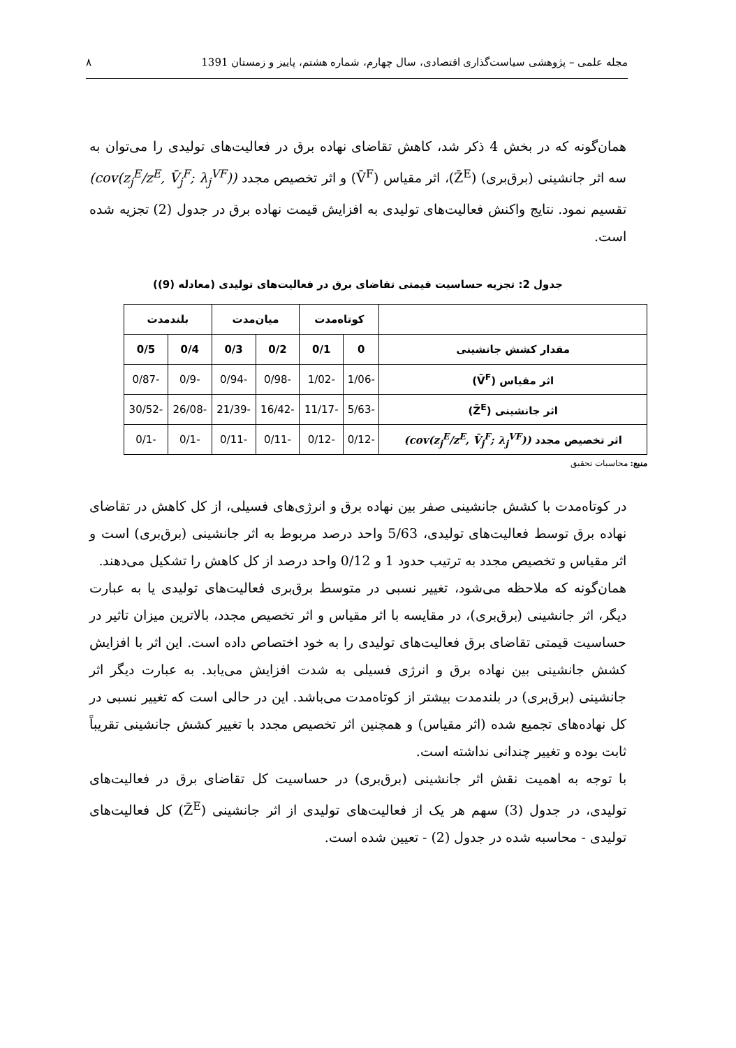مجله علمی – پژوهشی سیاست‌گذاری اقتصادی، سال چهارم، شماره هشتم، پاییز و زمستان 1391 ۸
همان‌گونه که در بخش 4 ذکر شد، کاهش تقاضای نهاده برق در فعالیت‌های تولیدی را می‌توان به سه اثر جانشینی (برق‌بری) (Z̄<sup>E</sup>)، اثر مقیاس (V̄<sup>F</sup>) و اثر تخصیص مجدد (cov(z<sub>j</sub><sup>E</sup>/z<sup>E</sup>, V̄<sub>j</sub><sup>F</sup>; λ<sub>j</sub><sup>VF</sup>)) تقسیم نمود. نتایج واکنش فعالیت‌های تولیدی به افزایش قیمت نهاده برق در جدول (2) تجزیه شده است.
جدول 2: تجزیه حساسیت قیمتی تقاضای برق در فعالیت‌های تولیدی (معادله (9))
| | کوتاه‌مدت | | میان‌مدت | | بلندمدت | |
| --- | --- | --- | --- | --- | --- | --- |
| مقدار کشش جانشینی | 0 | 0/1 | 0/2 | 0/3 | 0/4 | 0/5 |
| اثر مقیاس (V̄<sup>F</sup>) | -1/06 | -1/02 | -0/98 | -0/94 | -0/9 | -0/87 |
| اثر جانشینی (Z̄<sup>E</sup>) | -5/63 | -11/17 | -16/42 | -21/39 | -26/08 | -30/52 |
| اثر تخصیص مجدد (cov(z<sub>j</sub><sup>E</sup>/z<sup>E</sup>, V̄<sub>j</sub><sup>F</sup>; λ<sub>j</sub><sup>VF</sup>)) | -0/12 | -0/12 | -0/11 | -0/11 | -0/1 | -0/1 |
منبع: محاسبات تحقیق
در کوتاه‌مدت با کشش جانشینی صفر بین نهاده برق و انرژی‌های فسیلی، از کل کاهش در تقاضای نهاده برق توسط فعالیت‌های تولیدی، 5/63 واحد درصد مربوط به اثر جانشینی (برق‌بری) است و اثر مقیاس و تخصیص مجدد به ترتیب حدود 1 و 0/12 واحد درصد از کل کاهش را تشکیل می‌دهند.
همان‌گونه که ملاحظه می‌شود، تغییر نسبی در متوسط برق‌بری فعالیت‌های تولیدی یا به عبارت دیگر، اثر جانشینی (برق‌بری)، در مقایسه با اثر مقیاس و اثر تخصیص مجدد، بالاترین میزان تاثیر در حساسیت قیمتی تقاضای برق فعالیت‌های تولیدی را به خود اختصاص داده است. این اثر با افزایش کشش جانشینی بین نهاده برق و انرژی فسیلی به شدت افزایش می‌یابد. به عبارت دیگر اثر جانشینی (برق‌بری) در بلندمدت بیشتر از کوتاه‌مدت می‌باشد. این در حالی است که تغییر نسبی در کل نهاده‌های تجمیع شده (اثر مقیاس) و همچنین اثر تخصیص مجدد با تغییر کشش جانشینی تقریباً ثابت بوده و تغییر چندانی نداشته است.
با توجه به اهمیت نقش اثر جانشینی (برق‌بری) در حساسیت کل تقاضای برق در فعالیت‌های تولیدی، در جدول (3) سهم هر یک از فعالیت‌های تولیدی از اثر جانشینی (Z̄<sup>E</sup>) کل فعالیت‌های تولیدی - محاسبه شده در جدول (2) - تعیین شده است.